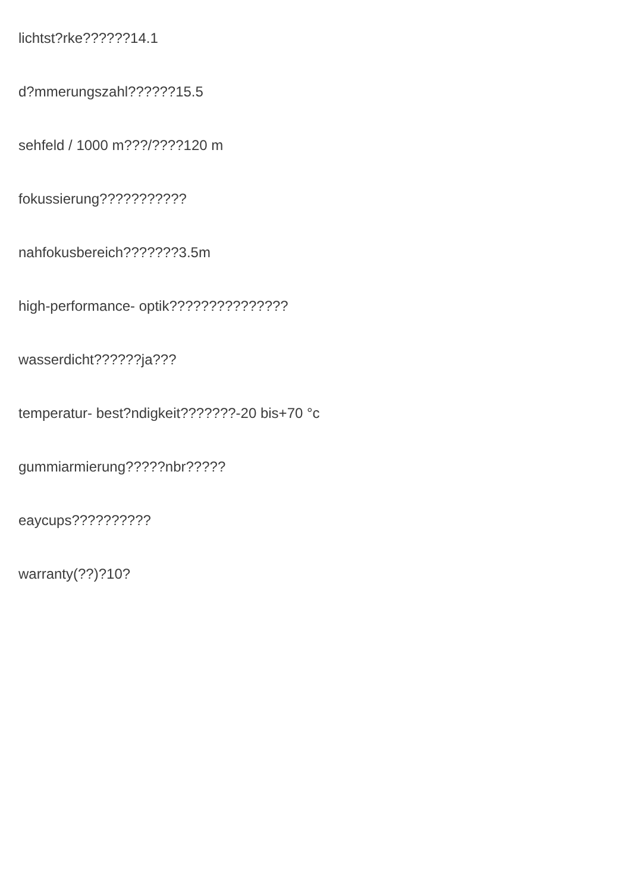lichtst?rke??????14.1
d?mmerungszahl??????15.5
sehfeld / 1000 m???/????120 m
fokussierung???????????
nahfokusbereich???????3.5m
high-performance- optik???????????????
wasserdicht??????ja???
temperatur- best?ndigkeit???????-20 bis+70 °c
gummiarmierung?????nbr?????
eaycups??????????
warranty(??)?10?